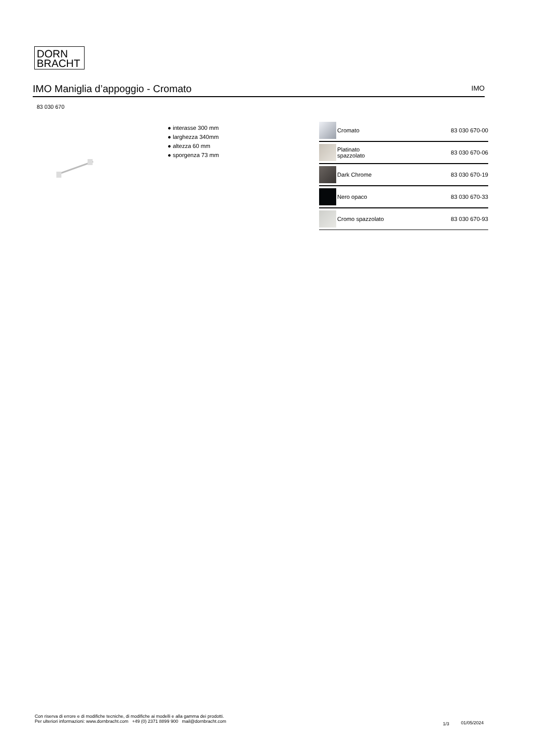DORN
BRACHT
IMO Maniglia d’appoggio - Cromato
IMO
83 030 670
● interasse 300 mm
● larghezza 340mm
● altezza 60 mm
● sporgenza 73 mm
| | Cromato | 83 030 670-00 |
| | Platinato spazzolato | 83 030 670-06 |
| | Dark Chrome | 83 030 670-19 |
| | Nero opaco | 83 030 670-33 |
| | Cromo spazzolato | 83 030 670-93 |
Con riserva di errore e di modifiche tecniche, di modifiche ai modelli e alla gamma dei prodotti.
Per ulteriori informazioni: www.dornbracht.com +49 (0) 2371 8899 900 mail@dornbracht.com
1/3 01/05/2024